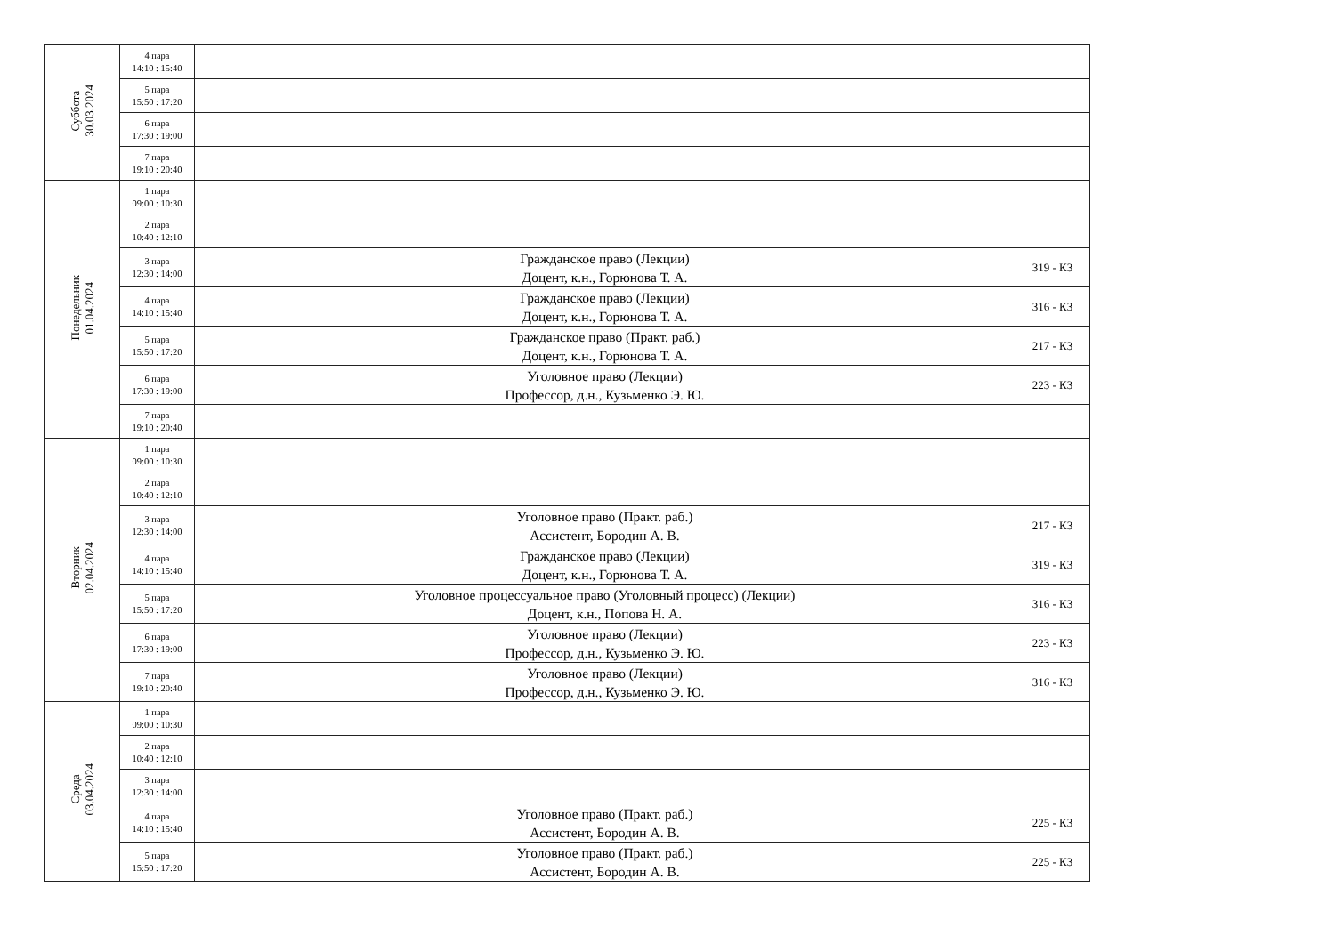| Суббота 30.03.2024 | 4 пара 14:10 : 15:40 | | |
| | 5 пара 15:50 : 17:20 | | |
| | 6 пара 17:30 : 19:00 | | |
| | 7 пара 19:10 : 20:40 | | |
| Понедельник 01.04.2024 | 1 пара 09:00 : 10:30 | | |
| | 2 пара 10:40 : 12:10 | | |
| | 3 пара 12:30 : 14:00 | Гражданское право (Лекции) Доцент, к.н., Горюнова Т. А. | 319 - К3 |
| | 4 пара 14:10 : 15:40 | Гражданское право (Лекции) Доцент, к.н., Горюнова Т. А. | 316 - К3 |
| | 5 пара 15:50 : 17:20 | Гражданское право (Практ. раб.) Доцент, к.н., Горюнова Т. А. | 217 - К3 |
| | 6 пара 17:30 : 19:00 | Уголовное право (Лекции) Профессор, д.н., Кузьменко Э. Ю. | 223 - К3 |
| | 7 пара 19:10 : 20:40 | | |
| Вторник 02.04.2024 | 1 пара 09:00 : 10:30 | | |
| | 2 пара 10:40 : 12:10 | | |
| | 3 пара 12:30 : 14:00 | Уголовное право (Практ. раб.) Ассистент, Бородин А. В. | 217 - К3 |
| | 4 пара 14:10 : 15:40 | Гражданское право (Лекции) Доцент, к.н., Горюнова Т. А. | 319 - К3 |
| | 5 пара 15:50 : 17:20 | Уголовное процессуальное право (Уголовный процесс) (Лекции) Доцент, к.н., Попова Н. А. | 316 - К3 |
| | 6 пара 17:30 : 19:00 | Уголовное право (Лекции) Профессор, д.н., Кузьменко Э. Ю. | 223 - К3 |
| | 7 пара 19:10 : 20:40 | Уголовное право (Лекции) Профессор, д.н., Кузьменко Э. Ю. | 316 - К3 |
| Среда 03.04.2024 | 1 пара 09:00 : 10:30 | | |
| | 2 пара 10:40 : 12:10 | | |
| | 3 пара 12:30 : 14:00 | | |
| | 4 пара 14:10 : 15:40 | Уголовное право (Практ. раб.) Ассистент, Бородин А. В. | 225 - К3 |
| | 5 пара 15:50 : 17:20 | Уголовное право (Практ. раб.) Ассистент, Бородин А. В. | 225 - К3 |